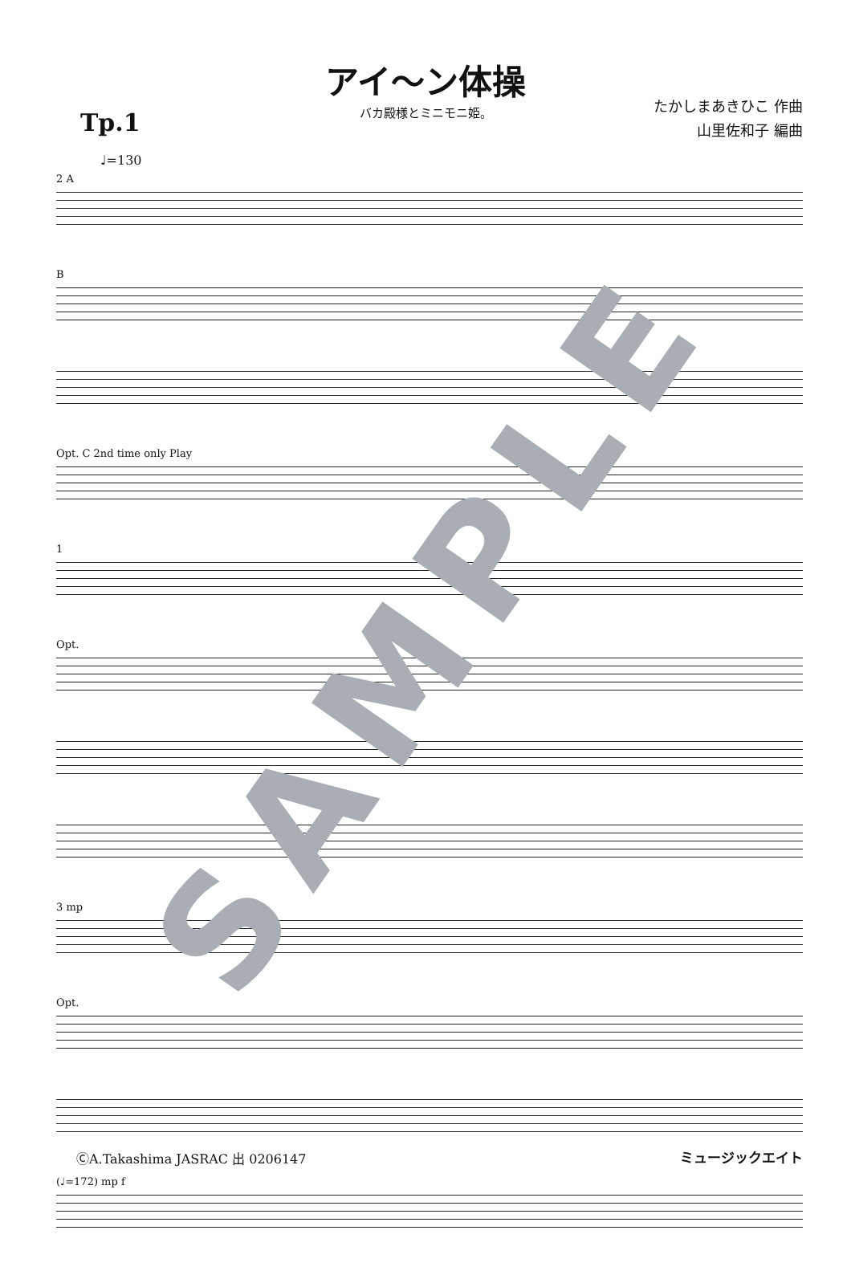アイ〜ン体操
バカ殿様とミニモニ姫。
たかしまあきひこ 作曲
山里佐和子 編曲
Tp.1
♩=130
2 A
B
Opt. C 2nd time only Play
1
Opt.
3 mp
Opt.
(♩=172) mp f
SAMPLE
ⒸA.Takashima JASRAC 出 0206147 ミュージックエイト